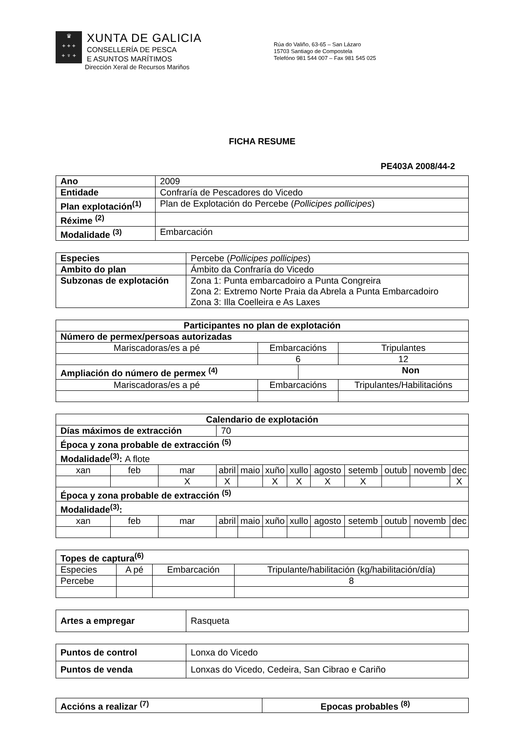♛
+ + +
+ ♆ +
XUNTA DE GALICIA
CONSELLERÍA DE PESCA
E ASUNTOS MARÍTIMOS
Dirección Xeral de Recursos Mariños
Rúa do Valiño, 63-65 – San Lázaro
15703 Santiago de Compostela
Telefóno 981 544 007 – Fax 981 545 025
FICHA RESUME
PE403A 2008/44-2
| Ano | 2009 |
| Entidade | Confraría de Pescadores do Vicedo |
| Plan explotación<sup>(1)</sup> | Plan de Explotación do Percebe ( Pollicipes pollicipes ) |
| Réxime <sup>(2)</sup> | |
| Modalidade <sup>(3)</sup> | Embarcación |
| Especies | Percebe ( Pollicipes pollicipes ) |
| Ambito do plan | Ámbito da Confraría do Vicedo |
| Subzonas de explotación | Zona 1: Punta embarcadoiro a Punta Congreira Zona 2: Extremo Norte Praia da Abrela a Punta Embarcadoiro Zona 3: Illa Coelleira e As Laxes |
| Participantes no plan de explotación | | | |
| --- | --- | --- | --- |
| Número de permex/persoas autorizadas | | | |
| Mariscadoras/es a pé | Embarcacións | | Tripulantes |
| | 6 | | 12 |
| Ampliación do número de permex <sup>(4)</sup> | | Non | |
| Mariscadoras/es a pé | Embarcacións | | Tripulantes/Habilitacións |
| Calendario de explotación | | | | | | | | | | | |
| --- | --- | --- | --- | --- | --- | --- | --- | --- | --- | --- | --- |
| Días máximos de extracción | | | 70 | | | | | | | | |
| Época y zona probable de extracción <sup>(5)</sup> | | | | | | | | | | | |
| Modalidade<sup>(3)</sup>: A flote | | | | | | | | | | | |
| xan | feb | mar | abril | maio | xuño | xullo | agosto | setemb | outub | novemb | dec |
| | | X | X | | X | X | X | X | | | X |
| Época y zona probable de extracción <sup>(5)</sup> | | | | | | | | | | | |
| Modalidade<sup>(3)</sup>: | | | | | | | | | | | |
| xan | feb | mar | abril | maio | xuño | xullo | agosto | setemb | outub | novemb | dec |
| Topes de captura<sup>(6)</sup> | | | |
| --- | --- | --- | --- |
| Especies | A pé | Embarcación | Tripulante/habilitación (kg/habilitación/día) |
| Percebe | | | 8 |
| Artes a empregar | Rasqueta |
| Puntos de control | Lonxa do Vicedo |
| Puntos de venda | Lonxas do Vicedo, Cedeira, San Cibrao e Cariño |
| Accións a realizar <sup>(7)</sup> | Epocas probables <sup>(8)</sup> |
| --- | --- |